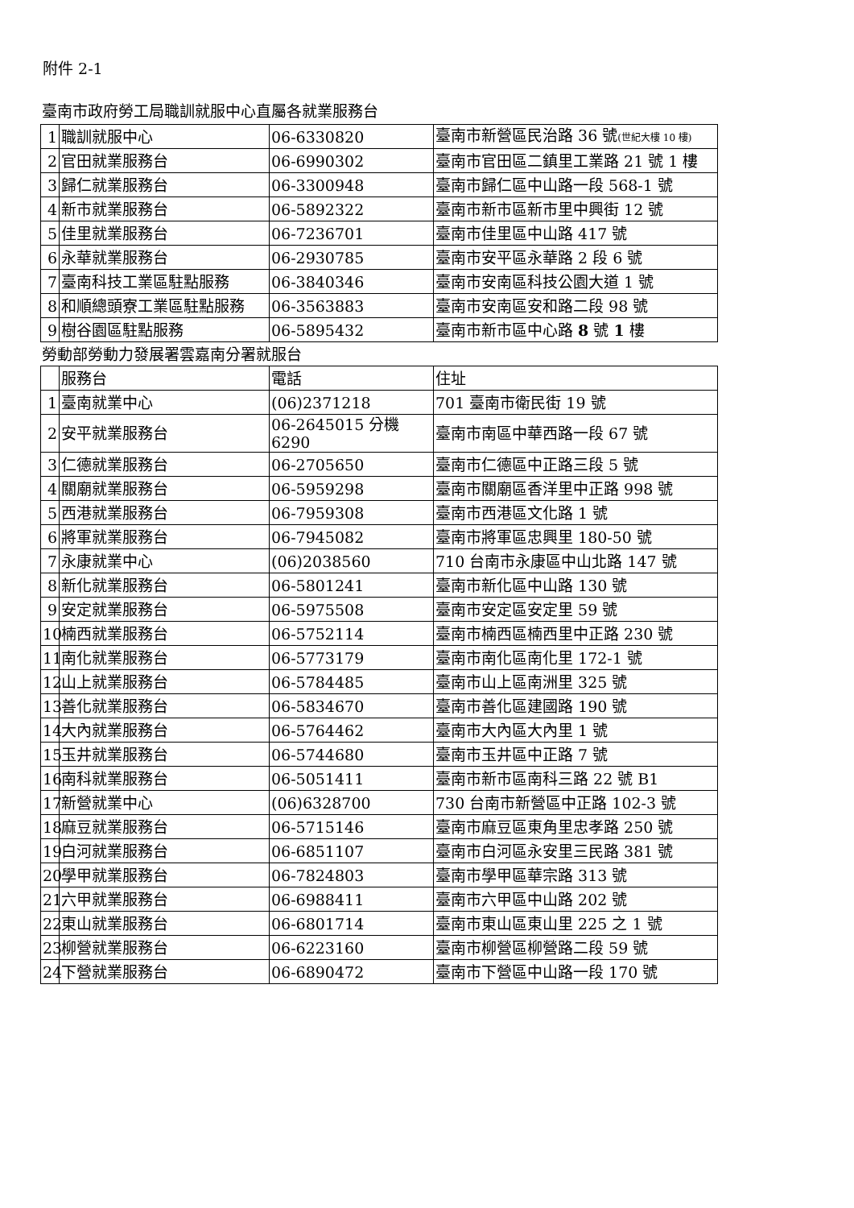附件 2-1
臺南市政府勞工局職訓就服中心直屬各就業服務台
| 1 | 職訓就服中心 | 06-6330820 | 臺南市新營區民治路 36 號 (世紀大樓 10 樓) |
| 2 | 官田就業服務台 | 06-6990302 | 臺南市官田區二鎮里工業路 21 號 1 樓 |
| 3 | 歸仁就業服務台 | 06-3300948 | 臺南市歸仁區中山路一段 568-1 號 |
| 4 | 新市就業服務台 | 06-5892322 | 臺南市新市區新市里中興街 12 號 |
| 5 | 佳里就業服務台 | 06-7236701 | 臺南市佳里區中山路 417 號 |
| 6 | 永華就業服務台 | 06-2930785 | 臺南市安平區永華路 2 段 6 號 |
| 7 | 臺南科技工業區駐點服務 | 06-3840346 | 臺南市安南區科技公園大道 1 號 |
| 8 | 和順總頭寮工業區駐點服務 | 06-3563883 | 臺南市安南區安和路二段 98 號 |
| 9 | 樹谷園區駐點服務 | 06-5895432 | 臺南市新市區中心路 8 號 1 樓 |
勞動部勞動力發展署雲嘉南分署就服台
| | 服務台 | 電話 | 住址 |
| 1 | 臺南就業中心 | (06)2371218 | 701 臺南市衛民街 19 號 |
| 2 | 安平就業服務台 | 06-2645015 分機 6290 | 臺南市南區中華西路一段 67 號 |
| 3 | 仁德就業服務台 | 06-2705650 | 臺南市仁德區中正路三段 5 號 |
| 4 | 關廟就業服務台 | 06-5959298 | 臺南市關廟區香洋里中正路 998 號 |
| 5 | 西港就業服務台 | 06-7959308 | 臺南市西港區文化路 1 號 |
| 6 | 將軍就業服務台 | 06-7945082 | 臺南市將軍區忠興里 180-50 號 |
| 7 | 永康就業中心 | (06)2038560 | 710 台南市永康區中山北路 147 號 |
| 8 | 新化就業服務台 | 06-5801241 | 臺南市新化區中山路 130 號 |
| 9 | 安定就業服務台 | 06-5975508 | 臺南市安定區安定里 59 號 |
| 10 | 楠西就業服務台 | 06-5752114 | 臺南市楠西區楠西里中正路 230 號 |
| 11 | 南化就業服務台 | 06-5773179 | 臺南市南化區南化里 172-1 號 |
| 12 | 山上就業服務台 | 06-5784485 | 臺南市山上區南洲里 325 號 |
| 13 | 善化就業服務台 | 06-5834670 | 臺南市善化區建國路 190 號 |
| 14 | 大內就業服務台 | 06-5764462 | 臺南市大內區大內里 1 號 |
| 15 | 玉井就業服務台 | 06-5744680 | 臺南市玉井區中正路 7 號 |
| 16 | 南科就業服務台 | 06-5051411 | 臺南市新市區南科三路 22 號 B1 |
| 17 | 新營就業中心 | (06)6328700 | 730 台南市新營區中正路 102-3 號 |
| 18 | 麻豆就業服務台 | 06-5715146 | 臺南市麻豆區東角里忠孝路 250 號 |
| 19 | 白河就業服務台 | 06-6851107 | 臺南市白河區永安里三民路 381 號 |
| 20 | 學甲就業服務台 | 06-7824803 | 臺南市學甲區華宗路 313 號 |
| 21 | 六甲就業服務台 | 06-6988411 | 臺南市六甲區中山路 202 號 |
| 22 | 東山就業服務台 | 06-6801714 | 臺南市東山區東山里 225 之 1 號 |
| 23 | 柳營就業服務台 | 06-6223160 | 臺南市柳營區柳營路二段 59 號 |
| 24 | 下營就業服務台 | 06-6890472 | 臺南市下營區中山路一段 170 號 |